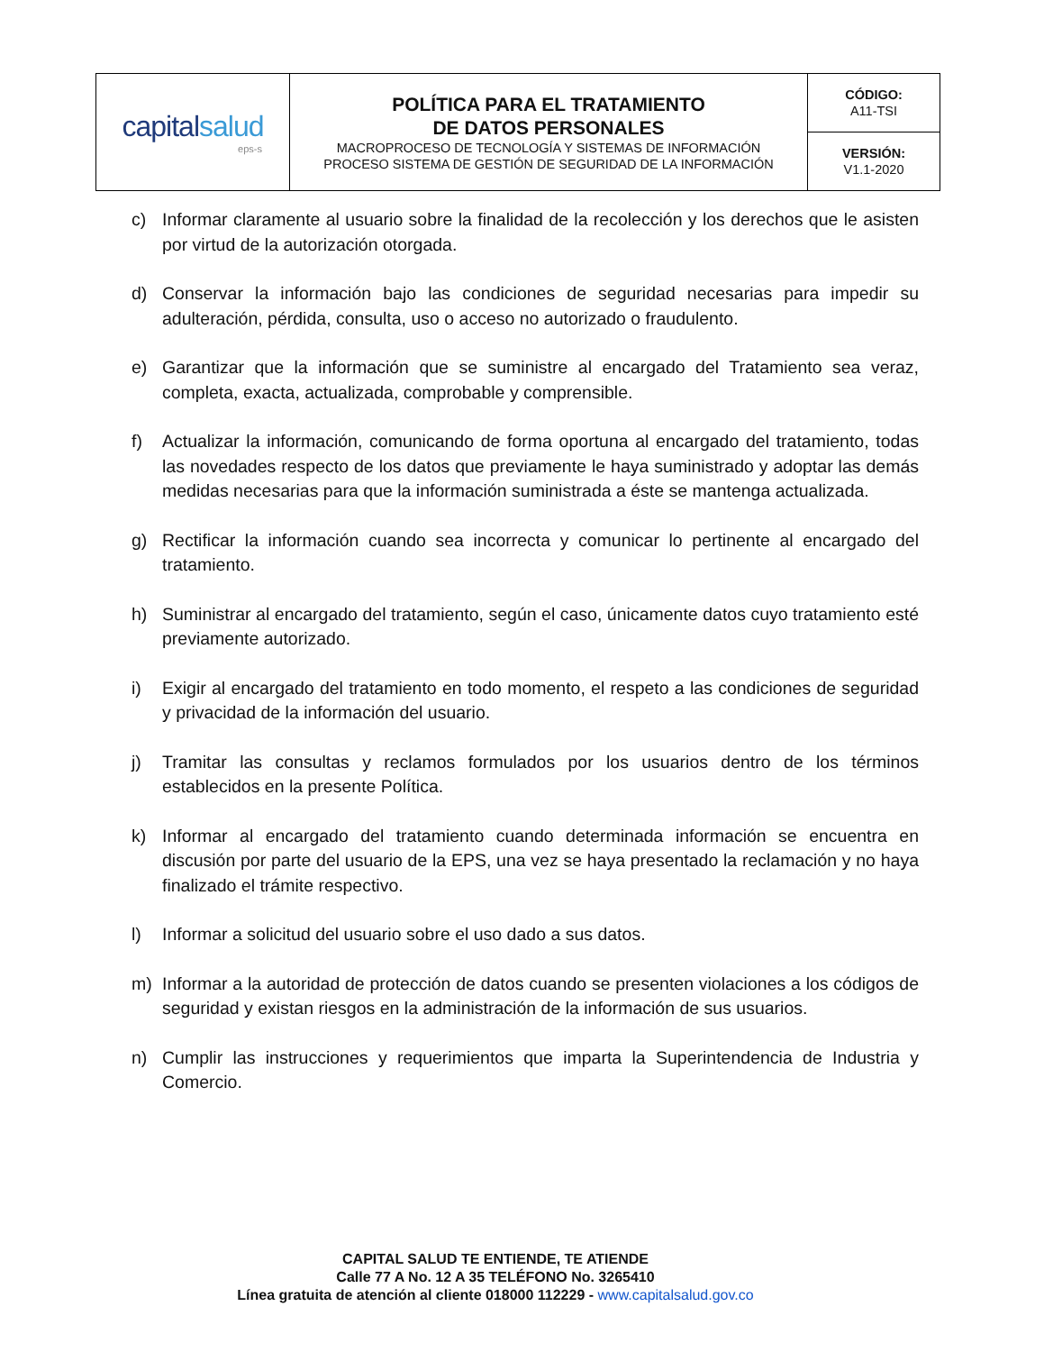| capital salud eps-s | POLÍTICA PARA EL TRATAMIENTO DE DATOS PERSONALES MACROPROCESO DE TECNOLOGÍA Y SISTEMAS DE INFORMACIÓN PROCESO SISTEMA DE GESTIÓN DE SEGURIDAD DE LA INFORMACIÓN | CÓDIGO: A11-TSI |
| | | VERSIÓN: V1.1-2020 |
c) Informar claramente al usuario sobre la finalidad de la recolección y los derechos que le asisten por virtud de la autorización otorgada.
d) Conservar la información bajo las condiciones de seguridad necesarias para impedir su adulteración, pérdida, consulta, uso o acceso no autorizado o fraudulento.
e) Garantizar que la información que se suministre al encargado del Tratamiento sea veraz, completa, exacta, actualizada, comprobable y comprensible.
f) Actualizar la información, comunicando de forma oportuna al encargado del tratamiento, todas las novedades respecto de los datos que previamente le haya suministrado y adoptar las demás medidas necesarias para que la información suministrada a éste se mantenga actualizada.
g) Rectificar la información cuando sea incorrecta y comunicar lo pertinente al encargado del tratamiento.
h) Suministrar al encargado del tratamiento, según el caso, únicamente datos cuyo tratamiento esté previamente autorizado.
i) Exigir al encargado del tratamiento en todo momento, el respeto a las condiciones de seguridad y privacidad de la información del usuario.
j) Tramitar las consultas y reclamos formulados por los usuarios dentro de los términos establecidos en la presente Política.
k) Informar al encargado del tratamiento cuando determinada información se encuentra en discusión por parte del usuario de la EPS, una vez se haya presentado la reclamación y no haya finalizado el trámite respectivo.
l) Informar a solicitud del usuario sobre el uso dado a sus datos.
m) Informar a la autoridad de protección de datos cuando se presenten violaciones a los códigos de seguridad y existan riesgos en la administración de la información de sus usuarios.
n) Cumplir las instrucciones y requerimientos que imparta la Superintendencia de Industria y Comercio.
CAPITAL SALUD TE ENTIENDE, TE ATIENDE
Calle 77 A No. 12 A 35 TELÉFONO No. 3265410
Línea gratuita de atención al cliente 018000 112229 - www.capitalsalud.gov.co